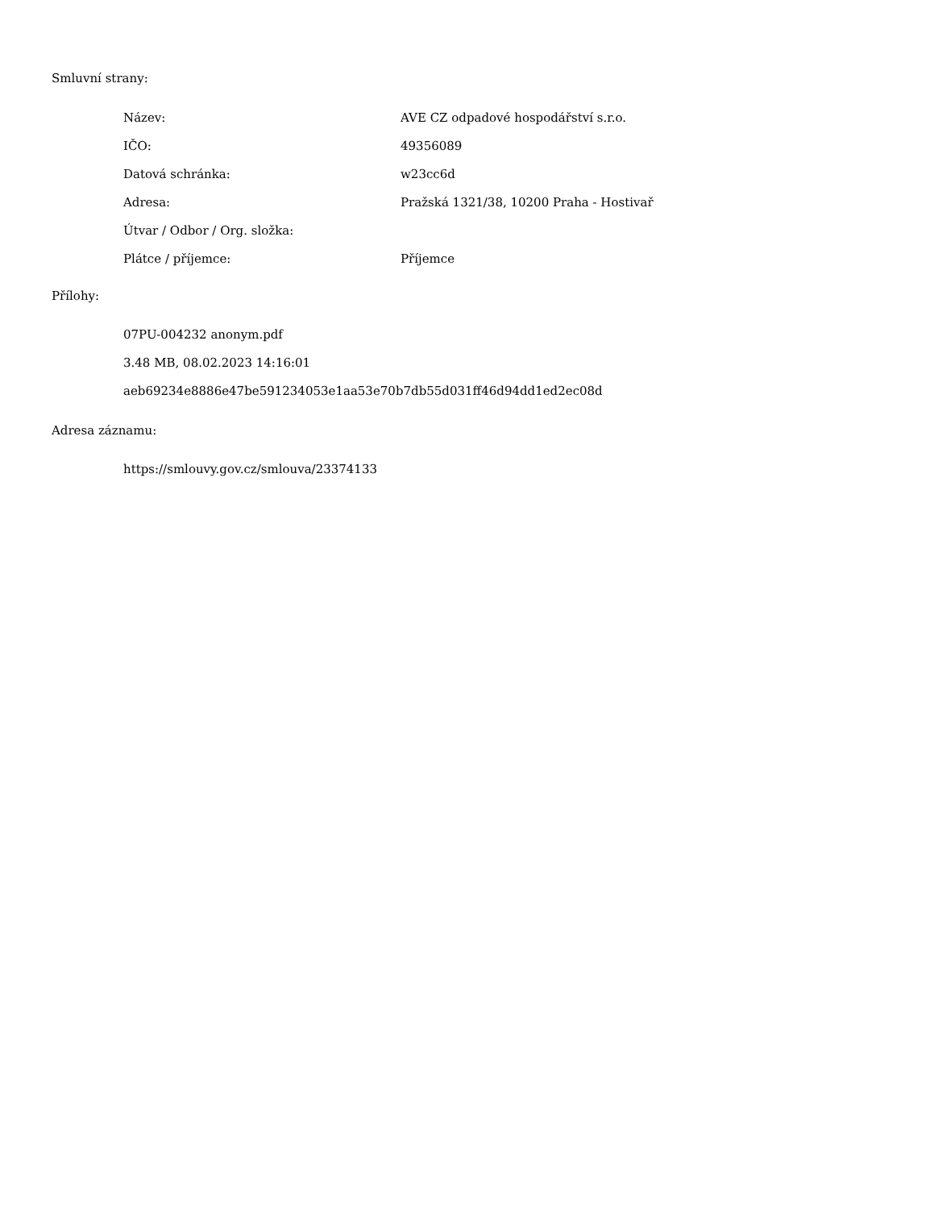Smluvní strany:
| Název: | AVE CZ odpadové hospodářství s.r.o. |
| IČO: | 49356089 |
| Datová schránka: | w23cc6d |
| Adresa: | Pražská 1321/38, 10200 Praha - Hostivař |
| Útvar / Odbor / Org. složka: | |
| Plátce / příjemce: | Příjemce |
Přílohy:
07PU-004232 anonym.pdf
3.48 MB, 08.02.2023 14:16:01
aeb69234e8886e47be591234053e1aa53e70b7db55d031ff46d94dd1ed2ec08d
Adresa záznamu:
https://smlouvy.gov.cz/smlouva/23374133